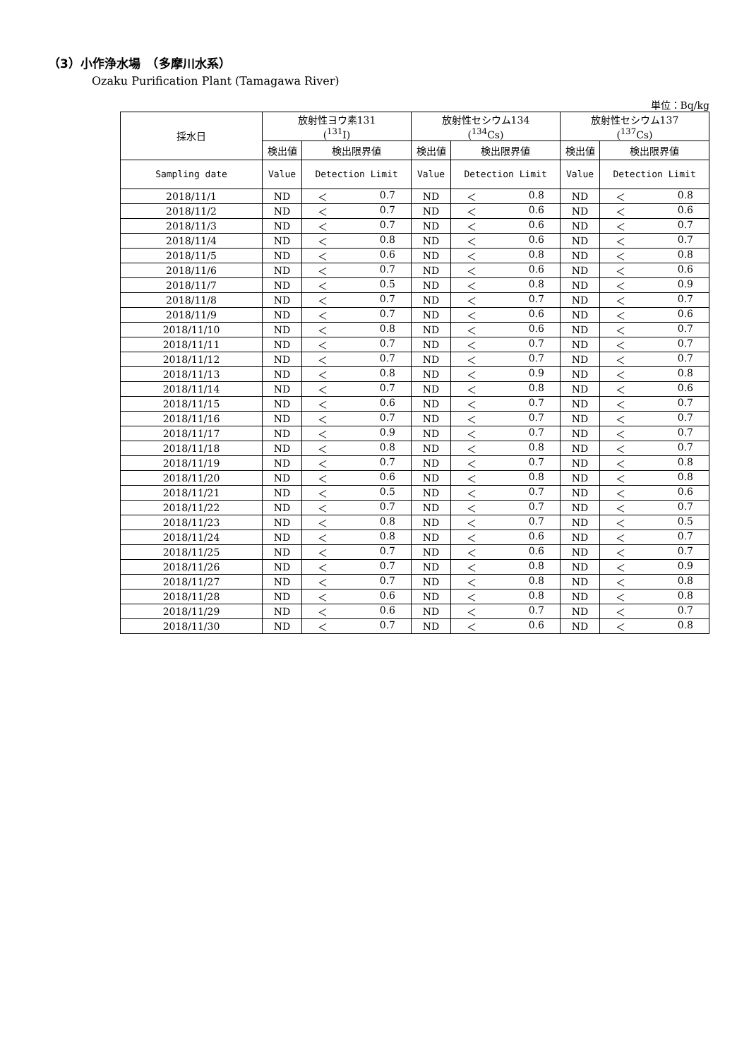（3）小作浄水場　（多摩川水系）
Ozaku Purification Plant (Tamagawa River)
単位：Bq/kg
| 採水日 | 放射性ヨウ素131 (<sup>131</sup>I) | | 放射性セシウム134 (<sup>134</sup>Cs) | | 放射性セシウム137 (<sup>137</sup>Cs) | |
| --- | --- | --- | --- | --- | --- | --- |
| | 検出値 | 検出限界値 | 検出値 | 検出限界値 | 検出値 | 検出限界値 |
| Sampling date | Value | Detection Limit | Value | Detection Limit | Value | Detection Limit |
| 2018/11/1 | ND | ＜ 0.7 | ND | ＜ 0.8 | ND | ＜ 0.8 |
| 2018/11/2 | ND | ＜ 0.7 | ND | ＜ 0.6 | ND | ＜ 0.6 |
| 2018/11/3 | ND | ＜ 0.7 | ND | ＜ 0.6 | ND | ＜ 0.7 |
| 2018/11/4 | ND | ＜ 0.8 | ND | ＜ 0.6 | ND | ＜ 0.7 |
| 2018/11/5 | ND | ＜ 0.6 | ND | ＜ 0.8 | ND | ＜ 0.8 |
| 2018/11/6 | ND | ＜ 0.7 | ND | ＜ 0.6 | ND | ＜ 0.6 |
| 2018/11/7 | ND | ＜ 0.5 | ND | ＜ 0.8 | ND | ＜ 0.9 |
| 2018/11/8 | ND | ＜ 0.7 | ND | ＜ 0.7 | ND | ＜ 0.7 |
| 2018/11/9 | ND | ＜ 0.7 | ND | ＜ 0.6 | ND | ＜ 0.6 |
| 2018/11/10 | ND | ＜ 0.8 | ND | ＜ 0.6 | ND | ＜ 0.7 |
| 2018/11/11 | ND | ＜ 0.7 | ND | ＜ 0.7 | ND | ＜ 0.7 |
| 2018/11/12 | ND | ＜ 0.7 | ND | ＜ 0.7 | ND | ＜ 0.7 |
| 2018/11/13 | ND | ＜ 0.8 | ND | ＜ 0.9 | ND | ＜ 0.8 |
| 2018/11/14 | ND | ＜ 0.7 | ND | ＜ 0.8 | ND | ＜ 0.6 |
| 2018/11/15 | ND | ＜ 0.6 | ND | ＜ 0.7 | ND | ＜ 0.7 |
| 2018/11/16 | ND | ＜ 0.7 | ND | ＜ 0.7 | ND | ＜ 0.7 |
| 2018/11/17 | ND | ＜ 0.9 | ND | ＜ 0.7 | ND | ＜ 0.7 |
| 2018/11/18 | ND | ＜ 0.8 | ND | ＜ 0.8 | ND | ＜ 0.7 |
| 2018/11/19 | ND | ＜ 0.7 | ND | ＜ 0.7 | ND | ＜ 0.8 |
| 2018/11/20 | ND | ＜ 0.6 | ND | ＜ 0.8 | ND | ＜ 0.8 |
| 2018/11/21 | ND | ＜ 0.5 | ND | ＜ 0.7 | ND | ＜ 0.6 |
| 2018/11/22 | ND | ＜ 0.7 | ND | ＜ 0.7 | ND | ＜ 0.7 |
| 2018/11/23 | ND | ＜ 0.8 | ND | ＜ 0.7 | ND | ＜ 0.5 |
| 2018/11/24 | ND | ＜ 0.8 | ND | ＜ 0.6 | ND | ＜ 0.7 |
| 2018/11/25 | ND | ＜ 0.7 | ND | ＜ 0.6 | ND | ＜ 0.7 |
| 2018/11/26 | ND | ＜ 0.7 | ND | ＜ 0.8 | ND | ＜ 0.9 |
| 2018/11/27 | ND | ＜ 0.7 | ND | ＜ 0.8 | ND | ＜ 0.8 |
| 2018/11/28 | ND | ＜ 0.6 | ND | ＜ 0.8 | ND | ＜ 0.8 |
| 2018/11/29 | ND | ＜ 0.6 | ND | ＜ 0.7 | ND | ＜ 0.7 |
| 2018/11/30 | ND | ＜ 0.7 | ND | ＜ 0.6 | ND | ＜ 0.8 |